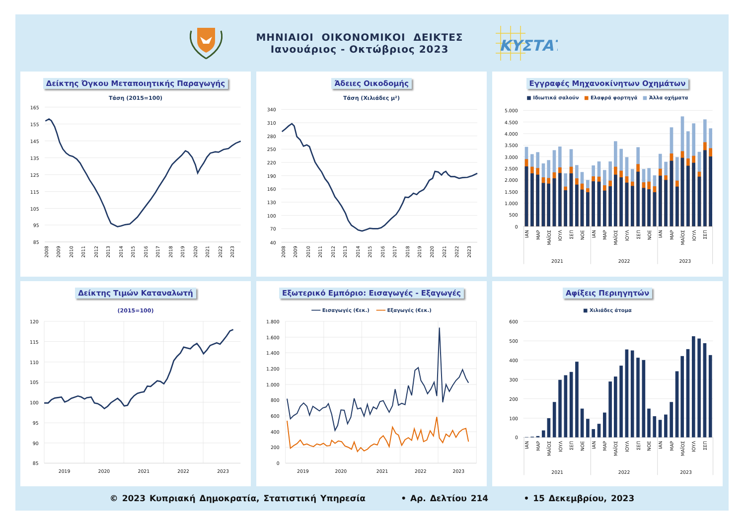ΜΗΝΙΑΙΟΙ ΟΙΚΟΝΟΜΙΚΟΙ ΔΕΙΚΤΕΣ
Ιανουάριος - Οκτώβριος 2023
ΚΥΣΤΑΤ
Δείκτης Όγκου Μεταποιητικής Παραγωγής
Τάση (2015=100)
165
155
145
135
125
115
105
95
85
2008
2009
2010
2011
2012
2013
2014
2015
2016
2017
2018
2019
2020
2021
2022
2023
Άδειες Οικοδομής
Τάση (Χιλιάδες μ²)
340
310
280
250
220
190
160
130
100
70
40
2008
2009
2010
2011
2012
2013
2014
2015
2016
2017
2018
2019
2020
2021
2022
2023
Εγγραφές Μηχανοκίνητων Οχημάτων
■ Ιδιωτικά σαλούν ■ Ελαφρά φορτηγά ■ Άλλα οχήματα
5.000
4.500
4.000
3.500
3.000
2.500
2.000
1.500
1.000
500
0
ΙΑΝ
ΜΑΡ
ΜΑΪΟΣ
ΙΟΥΛ
ΣΕΠ
ΝΟΕ
ΙΑΝ
ΜΑΡ
ΜΑΪΟΣ
ΙΟΥΛ
ΣΕΠ
ΝΟΕ
ΙΑΝ
ΜΑΡ
ΜΑΪΟΣ
ΙΟΥΛ
ΣΕΠ
2021
2022
2023
Δείκτης Τιμών Καταναλωτή
(2015=100)
120
115
110
105
100
95
90
85
2019
2020
2021
2022
2023
Εξωτερικό Εμπόριο: Εισαγωγές - Εξαγωγές
━━━ Εισαγωγές (€εκ.) ━━━ Εξαγωγές (€εκ.)
1.800
1.600
1.400
1.200
1.000
800
600
400
200
0
2019
2020
2021
2022
2023
Αφίξεις Περιηγητών
■ Χιλιάδες άτομα
600
500
400
300
200
100
0
ΙΑΝ
ΜΑΡ
ΜΑΪΟΣ
ΙΟΥΛ
ΣΕΠ
ΝΟΕ
ΙΑΝ
ΜΑΡ
ΜΑΪΟΣ
ΙΟΥΛ
ΣΕΠ
ΝΟΕ
ΙΑΝ
ΜΑΡ
ΜΑΪΟΣ
ΙΟΥΛ
ΣΕΠ
2021
2022
2023
© 2023 Κυπριακή Δημοκρατία, Στατιστική Υπηρεσία • Αρ. Δελτίου 214 • 15 Δεκεμβρίου, 2023